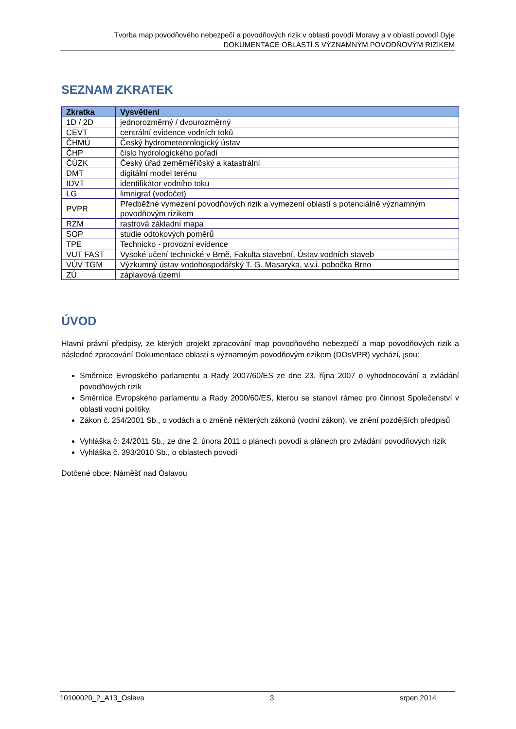Tvorba map povodňového nebezpečí a povodňových rizik v oblasti povodí Moravy a v oblasti povodí Dyje
DOKUMENTACE OBLASTÍ S VÝZNAMNÝM POVODŇOVÝM RIZIKEM
SEZNAM ZKRATEK
| Zkratka | Vysvětlení |
| --- | --- |
| 1D / 2D | jednorozměrný / dvourozměrný |
| CEVT | centrální evidence vodních toků |
| ČHMÚ | Český hydrometeorologický ústav |
| ČHP | číslo hydrologického pořadí |
| ČÚZK | Český úřad zeměměřičský a katastrální |
| DMT | digitální model terénu |
| IDVT | identifikátor vodního toku |
| LG | limnigraf (vodočet) |
| PVPR | Předběžné vymezení povodňových rizik a vymezení oblastí s potenciálně významným povodňovým rizikem |
| RZM | rastrová základní mapa |
| SOP | studie odtokových poměrů |
| TPE | Technicko - provozní evidence |
| VUT FAST | Vysoké učení technické v Brně, Fakulta stavební, Ústav vodních staveb |
| VÚV TGM | Výzkumný ústav vodohospodářský T. G. Masaryka, v.v.i. pobočka Brno |
| ZÚ | záplavová území |
ÚVOD
Hlavní právní předpisy, ze kterých projekt zpracování map povodňového nebezpečí a map povodňových rizik a následné zpracování Dokumentace oblastí s významným povodňovým rizikem (DOsVPR) vychází, jsou:
Směrnice Evropského parlamentu a Rady 2007/60/ES ze dne 23. října 2007 o vyhodnocování a zvládání povodňových rizik
Směrnice Evropského parlamentu a Rady 2000/60/ES, kterou se stanoví rámec pro činnost Společenství v oblasti vodní politiky.
Zákon č. 254/2001 Sb., o vodách a o změně některých zákonů (vodní zákon), ve znění pozdějších předpisů
Vyhláška č. 24/2011 Sb., ze dne 2. února 2011 o plánech povodí a plánech pro zvládání povodňových rizik
Vyhláška č. 393/2010 Sb., o oblastech povodí
Dotčené obce: Náměšť nad Oslavou
10100020_2_A13_Oslava 3 srpen 2014